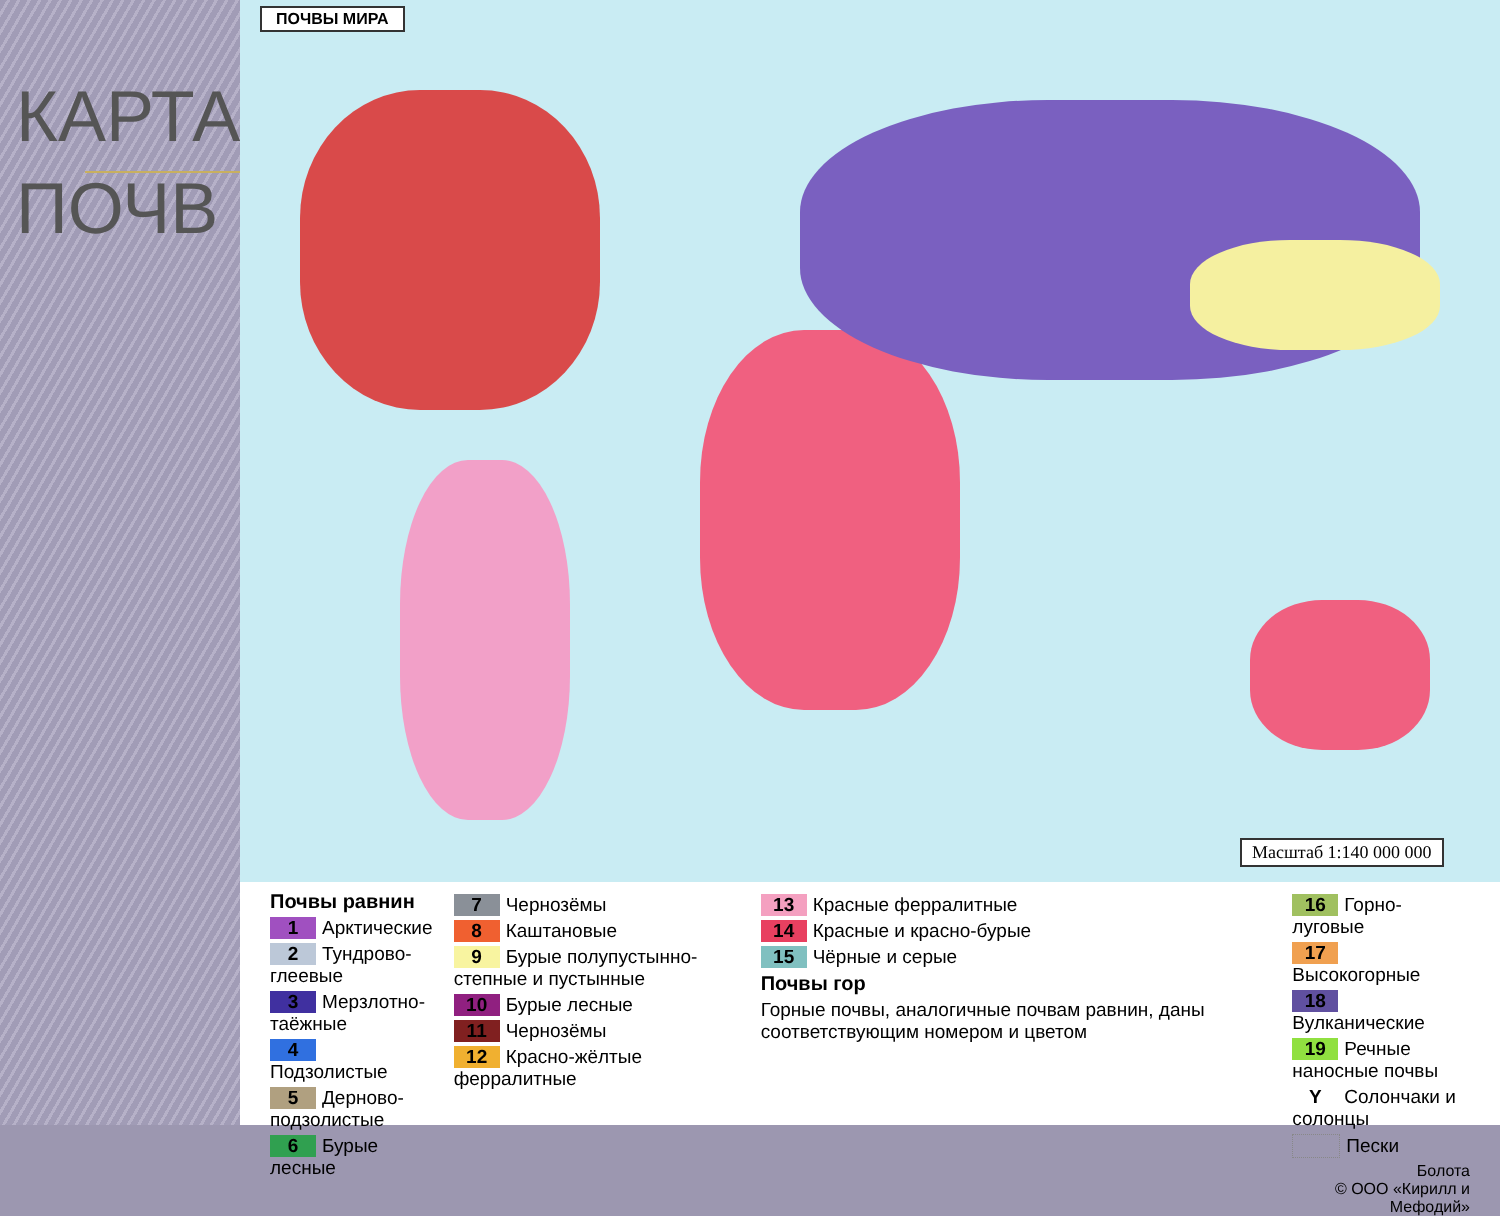КАРТА
ПОЧВ
ПОЧВЫ МИРА
Масштаб 1:140 000 000
Почвы равнин
1 Арктические
2 Тундрово-глеевые
3 Мерзлотно-таёжные
4 Подзолистые
5 Дерново-подзолистые
6 Бурые лесные
7 Чернозёмы
8 Каштановые
9 Бурые полупустынно-степные и пустынные
10 Бурые лесные
11 Чернозёмы
12 Красно-жёлтые ферралитные
13 Красные ферралитные
14 Красные и красно-бурые
15 Чёрные и серые
Почвы гор
Горные почвы, аналогичные почвам равнин, даны соответствующим номером и цветом
16 Горно-луговые
17 Высокогорные
18 Вулканические
19 Речные наносные почвы
Y Солончаки и солонцы
Пески
Болота
© ООО «Кирилл и Мефодий»